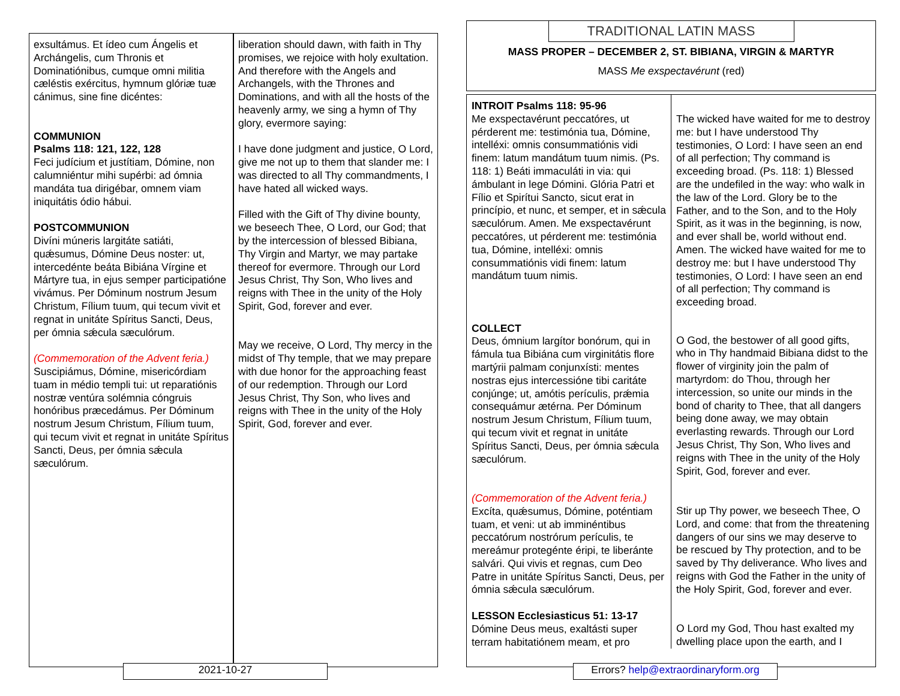exsultámus. Et ídeo cum Ángelis et Archángelis, cum Thronis et Dominatiónibus, cumque omni militia cæléstis exércitus, hymnum glóriæ tuæ cánimus, sine fine dicéntes:
COMMUNION
Psalms 118: 121, 122, 128
Feci judícium et justítiam, Dómine, non calumniéntur mihi supérbi: ad ómnia mandáta tua dirigébar, omnem viam iniquitátis ódio hábui.
POSTCOMMUNION
Divíni múneris largitáte satiáti, quǽsumus, Dómine Deus noster: ut, intercedénte beáta Bibiána Vírgine et Mártyre tua, in ejus semper participatióne vivámus. Per Dóminum nostrum Jesum Christum, Fílium tuum, qui tecum vivit et regnat in unitáte Spíritus Sancti, Deus, per ómnia sǽcula sæculórum.
(Commemoration of the Advent feria.)
Suscipiámus, Dómine, misericórdiam tuam in médio templi tui: ut reparatiónis nostræ ventúra solémnia cóngruis honóribus præcedámus. Per Dóminum nostrum Jesum Christum, Fílium tuum, qui tecum vivit et regnat in unitáte Spíritus Sancti, Deus, per ómnia sǽcula sæculórum.
liberation should dawn, with faith in Thy promises, we rejoice with holy exultation. And therefore with the Angels and Archangels, with the Thrones and Dominations, and with all the hosts of the heavenly army, we sing a hymn of Thy glory, evermore saying:
I have done judgment and justice, O Lord, give me not up to them that slander me: I was directed to all Thy commandments, I have hated all wicked ways.
Filled with the Gift of Thy divine bounty, we beseech Thee, O Lord, our God; that by the intercession of blessed Bibiana, Thy Virgin and Martyr, we may partake thereof for evermore. Through our Lord Jesus Christ, Thy Son, Who lives and reigns with Thee in the unity of the Holy Spirit, God, forever and ever.
May we receive, O Lord, Thy mercy in the midst of Thy temple, that we may prepare with due honor for the approaching feast of our redemption. Through our Lord Jesus Christ, Thy Son, who lives and reigns with Thee in the unity of the Holy Spirit, God, forever and ever.
2021-10-27
TRADITIONAL LATIN MASS
MASS PROPER – DECEMBER 2, ST. BIBIANA, VIRGIN & MARTYR
MASS Me exspectavérunt (red)
INTROIT Psalms 118: 95-96
Me exspectavérunt peccatóres, ut pérderent me: testimónia tua, Dómine, intelléxi: omnis consummatiónis vidi finem: latum mandátum tuum nimis. (Ps. 118: 1) Beáti immaculáti in via: qui ámbulant in lege Dómini. Glória Patri et Fílio et Spirítui Sancto, sicut erat in princípio, et nunc, et semper, et in sǽcula sæculórum. Amen. Me exspectavérunt peccatóres, ut pérderent me: testimónia tua, Dómine, intelléxi: omnis consummatiónis vidi finem: latum mandátum tuum nimis.
The wicked have waited for me to destroy me: but I have understood Thy testimonies, O Lord: I have seen an end of all perfection; Thy command is exceeding broad. (Ps. 118: 1) Blessed are the undefiled in the way: who walk in the law of the Lord. Glory be to the Father, and to the Son, and to the Holy Spirit, as it was in the beginning, is now, and ever shall be, world without end. Amen. The wicked have waited for me to destroy me: but I have understood Thy testimonies, O Lord: I have seen an end of all perfection; Thy command is exceeding broad.
COLLECT
Deus, ómnium largítor bonórum, qui in fámula tua Bibiána cum virginitátis flore martýrii palmam conjunxísti: mentes nostras ejus intercessióne tibi caritáte conjúnge; ut, amótis perículis, prǽmia consequámur ætérna. Per Dóminum nostrum Jesum Christum, Fílium tuum, qui tecum vivit et regnat in unitáte Spíritus Sancti, Deus, per ómnia sǽcula sæculórum.
O God, the bestower of all good gifts, who in Thy handmaid Bibiana didst to the flower of virginity join the palm of martyrdom: do Thou, through her intercession, so unite our minds in the bond of charity to Thee, that all dangers being done away, we may obtain everlasting rewards. Through our Lord Jesus Christ, Thy Son, Who lives and reigns with Thee in the unity of the Holy Spirit, God, forever and ever.
(Commemoration of the Advent feria.)
Excíta, quǽsumus, Dómine, poténtiam tuam, et veni: ut ab imminéntibus peccatórum nostrórum perículis, te mereámur protegénte éripi, te liberánte salvári. Qui vivis et regnas, cum Deo Patre in unitáte Spíritus Sancti, Deus, per ómnia sǽcula sæculórum.
Stir up Thy power, we beseech Thee, O Lord, and come: that from the threatening dangers of our sins we may deserve to be rescued by Thy protection, and to be saved by Thy deliverance. Who lives and reigns with God the Father in the unity of the Holy Spirit, God, forever and ever.
LESSON Ecclesiasticus 51: 13-17
Dómine Deus meus, exaltásti super terram habitatiónem meam, et pro
O Lord my God, Thou hast exalted my dwelling place upon the earth, and I
Errors? help@extraordinaryform.org